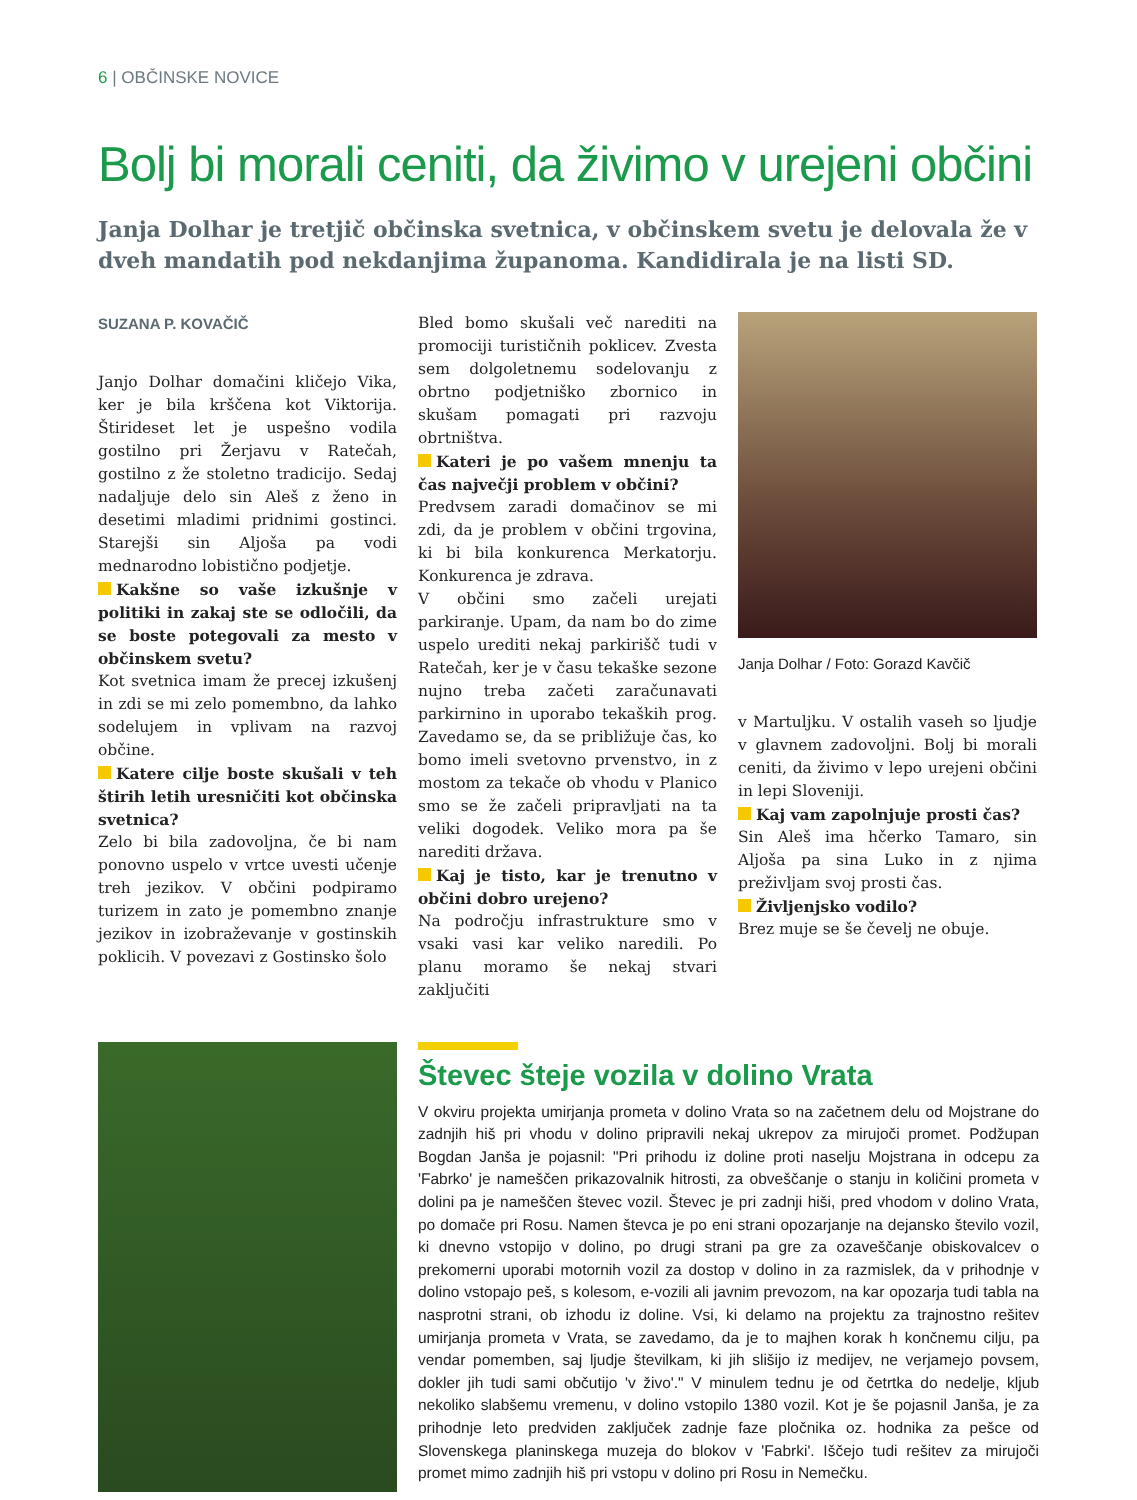6 | OBČINSKE NOVICE
Bolj bi morali ceniti, da živimo v urejeni občini
Janja Dolhar je tretjič občinska svetnica, v občinskem svetu je delovala že v dveh mandatih pod nekdanjima županoma. Kandidirala je na listi SD.
SUZANA P. KOVAČIČ
Janjo Dolhar domačini kličejo Vika, ker je bila krščena kot Viktorija. Štirideset let je uspešno vodila gostilno pri Žerjavu v Ratečah, gostilno z že stoletno tradicijo. Sedaj nadaljuje delo sin Aleš z ženo in desetimi mladimi pridnimi gostinci. Starejši sin Aljoša pa vodi mednarodno lobistično podjetje.
Kakšne so vaše izkušnje v politiki in zakaj ste se odločili, da se boste potegovali za mesto v občinskem svetu?
Kot svetnica imam že precej izkušenj in zdi se mi zelo pomembno, da lahko sodelujem in vplivam na razvoj občine.
Katere cilje boste skušali v teh štirih letih uresničiti kot občinska svetnica?
Zelo bi bila zadovoljna, če bi nam ponovno uspelo v vrtce uvesti učenje treh jezikov. V občini podpiramo turizem in zato je pomembno znanje jezikov in izobraževanje v gostinskih poklicih. V povezavi z Gostinsko šolo
Bled bomo skušali več narediti na promociji turističnih poklicev. Zvesta sem dolgoletnemu sodelovanju z obrtno podjetniško zbornico in skušam pomagati pri razvoju obrtništva.
Kateri je po vašem mnenju ta čas največji problem v občini?
Predvsem zaradi domačinov se mi zdi, da je problem v občini trgovina, ki bi bila konkurenca Merkatorju. Konkurenca je zdrava.
V občini smo začeli urejati parkiranje. Upam, da nam bo do zime uspelo urediti nekaj parkirišč tudi v Ratečah, ker je v času tekaške sezone nujno treba začeti zaračunavati parkirnino in uporabo tekaških prog. Zavedamo se, da se približuje čas, ko bomo imeli svetovno prvenstvo, in z mostom za tekače ob vhodu v Planico smo se že začeli pripravljati na ta veliki dogodek. Veliko mora pa še narediti država.
Kaj je tisto, kar je trenutno v občini dobro urejeno?
Na področju infrastrukture smo v vsaki vasi kar veliko naredili. Po planu moramo še nekaj stvari zaključiti
Janja Dolhar / Foto: Gorazd Kavčič
v Martuljku. V ostalih vaseh so ljudje v glavnem zadovoljni. Bolj bi morali ceniti, da živimo v lepo urejeni občini in lepi Sloveniji.
Kaj vam zapolnjuje prosti čas?
Sin Aleš ima hčerko Tamaro, sin Aljoša pa sina Luko in z njima preživljam svoj prosti čas.
Življenjsko vodilo?
Brez muje se še čevelj ne obuje.
Števec šteje vozila v dolino Vrata
V okviru projekta umirjanja prometa v dolino Vrata so na začetnem delu od Mojstrane do zadnjih hiš pri vhodu v dolino pripravili nekaj ukrepov za mirujoči promet. Podžupan Bogdan Janša je pojasnil: "Pri prihodu iz doline proti naselju Mojstrana in odcepu za 'Fabrko' je nameščen prikazovalnik hitrosti, za obveščanje o stanju in količini prometa v dolini pa je nameščen števec vozil. Števec je pri zadnji hiši, pred vhodom v dolino Vrata, po domače pri Rosu. Namen števca je po eni strani opozarjanje na dejansko število vozil, ki dnevno vstopijo v dolino, po drugi strani pa gre za ozaveščanje obiskovalcev o prekomerni uporabi motornih vozil za dostop v dolino in za razmislek, da v prihodnje v dolino vstopajo peš, s kolesom, e-vozili ali javnim prevozom, na kar opozarja tudi tabla na nasprotni strani, ob izhodu iz doline. Vsi, ki delamo na projektu za trajnostno rešitev umirjanja prometa v Vrata, se zavedamo, da je to majhen korak h končnemu cilju, pa vendar pomemben, saj ljudje številkam, ki jih slišijo iz medijev, ne verjamejo povsem, dokler jih tudi sami občutijo 'v živo'." V minulem tednu je od četrtka do nedelje, kljub nekoliko slabšemu vremenu, v dolino vstopilo 1380 vozil. Kot je še pojasnil Janša, je za prihodnje leto predviden zaključek zadnje faze pločnika oz. hodnika za pešce od Slovenskega planinskega muzeja do blokov v 'Fabrki'. Iščejo tudi rešitev za mirujoči promet mimo zadnjih hiš pri vstopu v dolino pri Rosu in Nemečku.